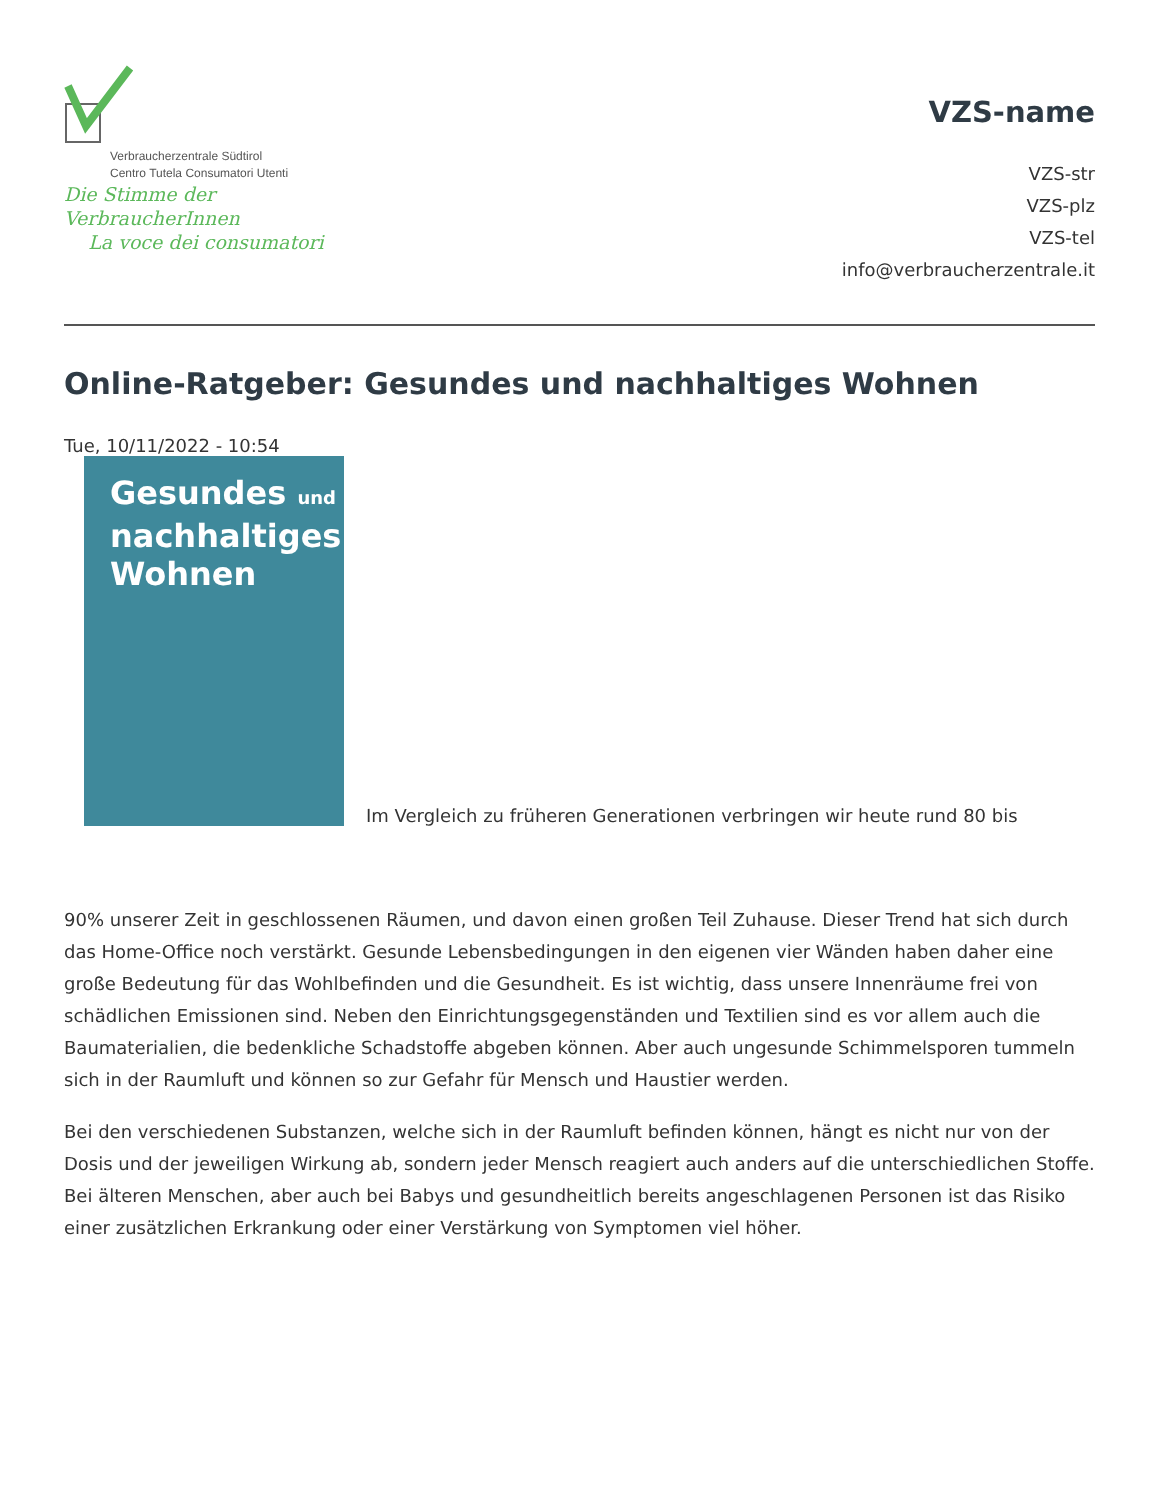Verbraucherzentrale Südtirol
Centro Tutela Consumatori Utenti
Die Stimme der VerbraucherInnen
La voce dei consumatori
VZS-name
VZS-str
VZS-plz
VZS-tel
info@verbraucherzentrale.it
Online-Ratgeber: Gesundes und nachhaltiges Wohnen
Tue, 10/11/2022 - 10:54
Gesundes und
nachhaltiges
Wohnen
Im Vergleich zu früheren Generationen verbringen wir heute rund 80 bis
90% unserer Zeit in geschlossenen Räumen, und davon einen großen Teil Zuhause. Dieser Trend hat sich durch das Home-Office noch verstärkt. Gesunde Lebensbedingungen in den eigenen vier Wänden haben daher eine große Bedeutung für das Wohlbefinden und die Gesundheit. Es ist wichtig, dass unsere Innenräume frei von schädlichen Emissionen sind. Neben den Einrichtungsgegenständen und Textilien sind es vor allem auch die Baumaterialien, die bedenkliche Schadstoffe abgeben können. Aber auch ungesunde Schimmelsporen tummeln sich in der Raumluft und können so zur Gefahr für Mensch und Haustier werden.
Bei den verschiedenen Substanzen, welche sich in der Raumluft befinden können, hängt es nicht nur von der Dosis und der jeweiligen Wirkung ab, sondern jeder Mensch reagiert auch anders auf die unterschiedlichen Stoffe. Bei älteren Menschen, aber auch bei Babys und gesundheitlich bereits angeschlagenen Personen ist das Risiko einer zusätzlichen Erkrankung oder einer Verstärkung von Symptomen viel höher.